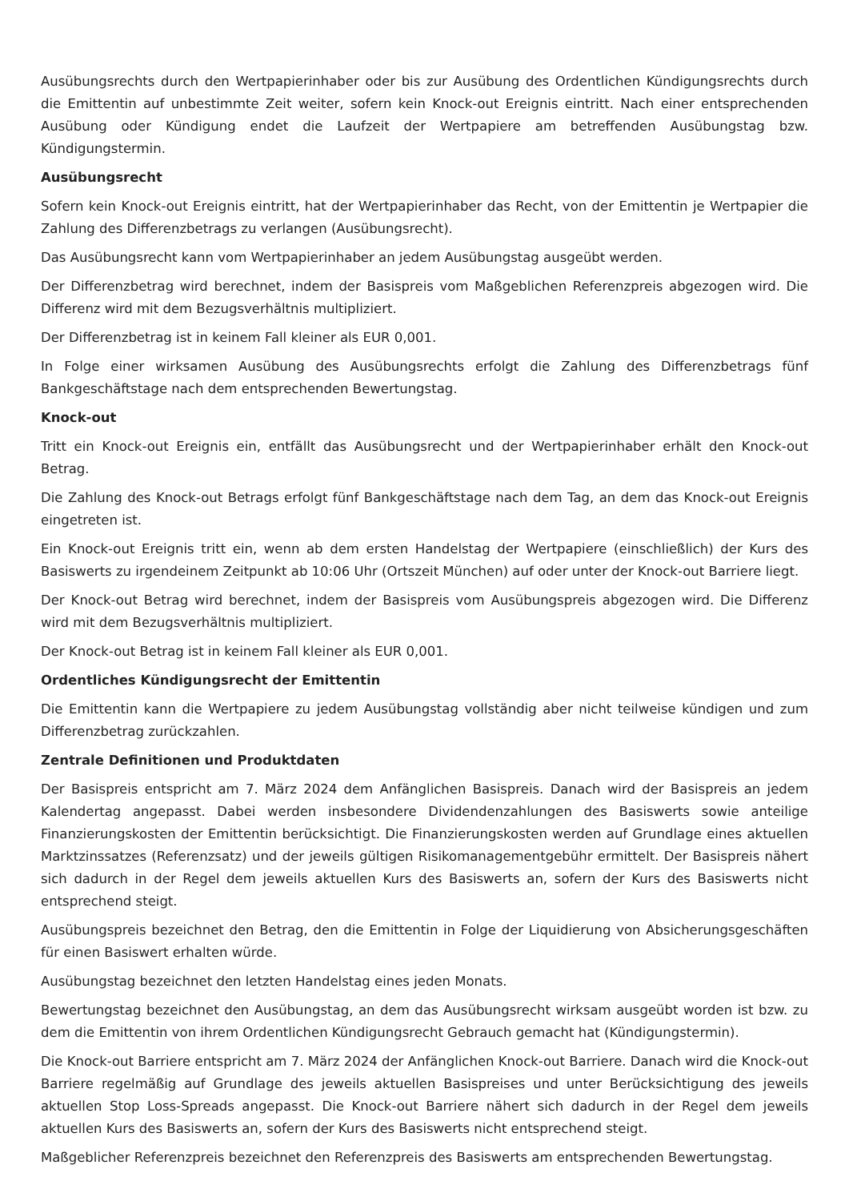Ausübungsrechts durch den Wertpapierinhaber oder bis zur Ausübung des Ordentlichen Kündigungsrechts durch die Emittentin auf unbestimmte Zeit weiter, sofern kein Knock-out Ereignis eintritt. Nach einer entsprechenden Ausübung oder Kündigung endet die Laufzeit der Wertpapiere am betreffenden Ausübungstag bzw. Kündigungstermin.
Ausübungsrecht
Sofern kein Knock-out Ereignis eintritt, hat der Wertpapierinhaber das Recht, von der Emittentin je Wertpapier die Zahlung des Differenzbetrags zu verlangen (Ausübungsrecht).
Das Ausübungsrecht kann vom Wertpapierinhaber an jedem Ausübungstag ausgeübt werden.
Der Differenzbetrag wird berechnet, indem der Basispreis vom Maßgeblichen Referenzpreis abgezogen wird. Die Differenz wird mit dem Bezugsverhältnis multipliziert.
Der Differenzbetrag ist in keinem Fall kleiner als EUR 0,001.
In Folge einer wirksamen Ausübung des Ausübungsrechts erfolgt die Zahlung des Differenzbetrags fünf Bankgeschäftstage nach dem entsprechenden Bewertungstag.
Knock-out
Tritt ein Knock-out Ereignis ein, entfällt das Ausübungsrecht und der Wertpapierinhaber erhält den Knock-out Betrag.
Die Zahlung des Knock-out Betrags erfolgt fünf Bankgeschäftstage nach dem Tag, an dem das Knock-out Ereignis eingetreten ist.
Ein Knock-out Ereignis tritt ein, wenn ab dem ersten Handelstag der Wertpapiere (einschließlich) der Kurs des Basiswerts zu irgendeinem Zeitpunkt ab 10:06 Uhr (Ortszeit München) auf oder unter der Knock-out Barriere liegt.
Der Knock-out Betrag wird berechnet, indem der Basispreis vom Ausübungspreis abgezogen wird. Die Differenz wird mit dem Bezugsverhältnis multipliziert.
Der Knock-out Betrag ist in keinem Fall kleiner als EUR 0,001.
Ordentliches Kündigungsrecht der Emittentin
Die Emittentin kann die Wertpapiere zu jedem Ausübungstag vollständig aber nicht teilweise kündigen und zum Differenzbetrag zurückzahlen.
Zentrale Definitionen und Produktdaten
Der Basispreis entspricht am 7. März 2024 dem Anfänglichen Basispreis. Danach wird der Basispreis an jedem Kalendertag angepasst. Dabei werden insbesondere Dividendenzahlungen des Basiswerts sowie anteilige Finanzierungskosten der Emittentin berücksichtigt. Die Finanzierungskosten werden auf Grundlage eines aktuellen Marktzinssatzes (Referenzsatz) und der jeweils gültigen Risikomanagementgebühr ermittelt. Der Basispreis nähert sich dadurch in der Regel dem jeweils aktuellen Kurs des Basiswerts an, sofern der Kurs des Basiswerts nicht entsprechend steigt.
Ausübungspreis bezeichnet den Betrag, den die Emittentin in Folge der Liquidierung von Absicherungsgeschäften für einen Basiswert erhalten würde.
Ausübungstag bezeichnet den letzten Handelstag eines jeden Monats.
Bewertungstag bezeichnet den Ausübungstag, an dem das Ausübungsrecht wirksam ausgeübt worden ist bzw. zu dem die Emittentin von ihrem Ordentlichen Kündigungsrecht Gebrauch gemacht hat (Kündigungstermin).
Die Knock-out Barriere entspricht am 7. März 2024 der Anfänglichen Knock-out Barriere. Danach wird die Knock-out Barriere regelmäßig auf Grundlage des jeweils aktuellen Basispreises und unter Berücksichtigung des jeweils aktuellen Stop Loss-Spreads angepasst. Die Knock-out Barriere nähert sich dadurch in der Regel dem jeweils aktuellen Kurs des Basiswerts an, sofern der Kurs des Basiswerts nicht entsprechend steigt.
Maßgeblicher Referenzpreis bezeichnet den Referenzpreis des Basiswerts am entsprechenden Bewertungstag.